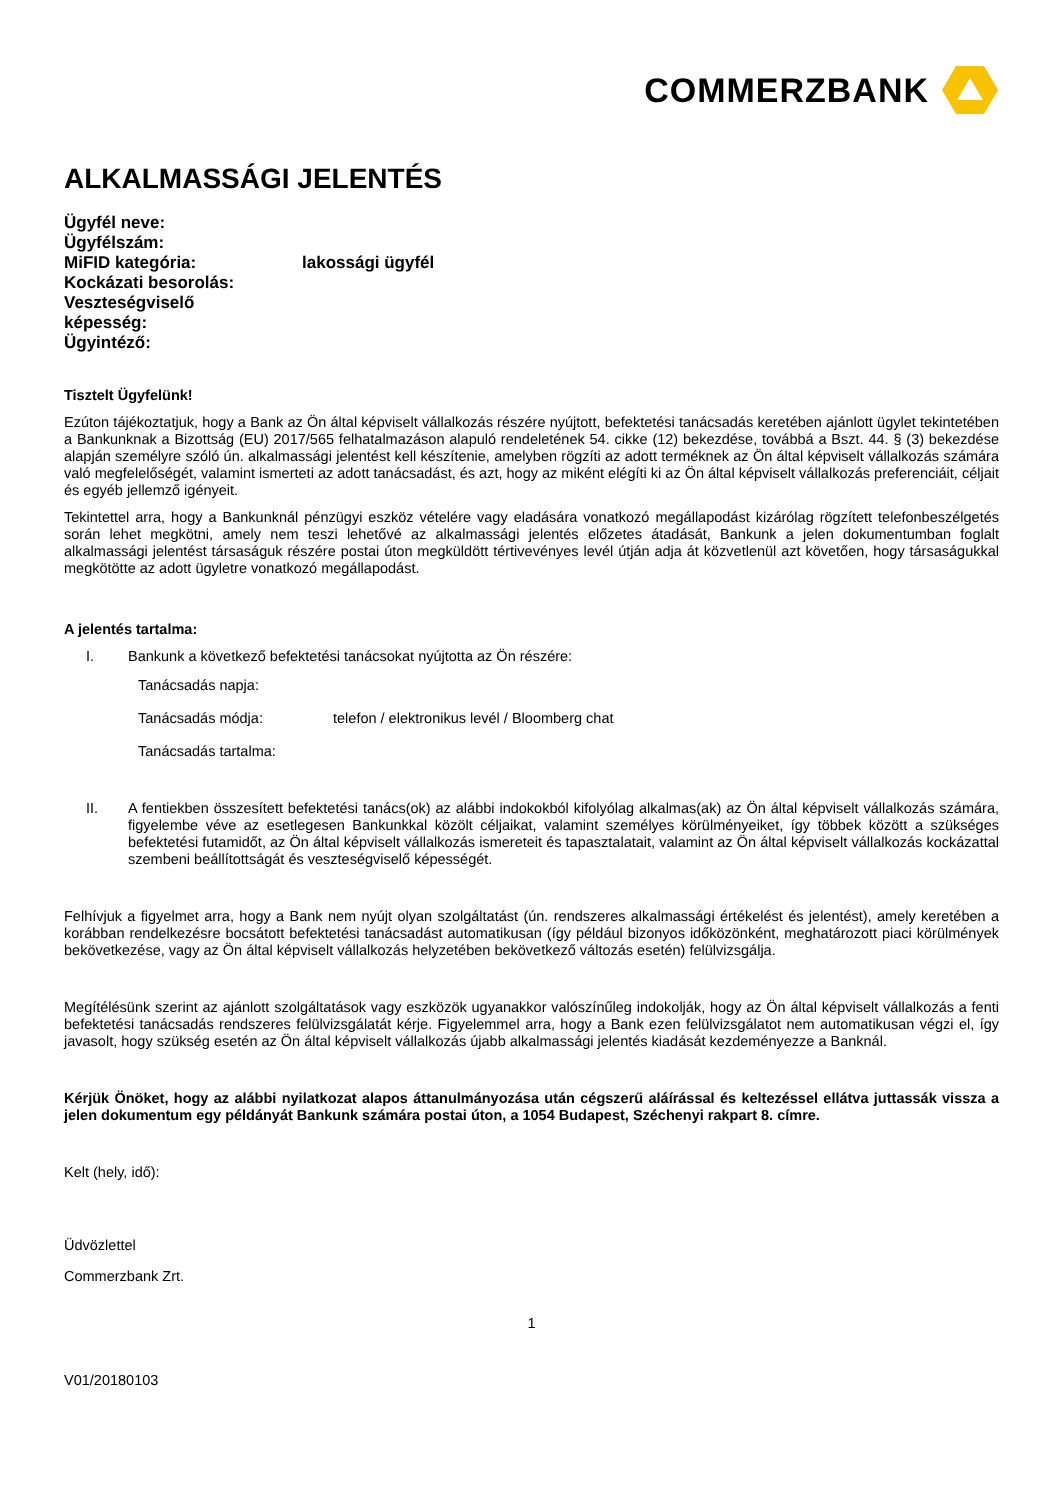COMMERZBANK
ALKALMASSÁGI JELENTÉS
Ügyfél neve:
Ügyfélszám:
MiFID kategória: lakossági ügyfél
Kockázati besorolás:
Veszteségviselő
képesség:
Ügyintéző:
Tisztelt Ügyfelünk!
Ezúton tájékoztatjuk, hogy a Bank az Ön által képviselt vállalkozás részére nyújtott, befektetési tanácsadás keretében ajánlott ügylet tekintetében a Bankunknak a Bizottság (EU) 2017/565 felhatalmazáson alapuló rendeletének 54. cikke (12) bekezdése, továbbá a Bszt. 44. § (3) bekezdése alapján személyre szóló ún. alkalmassági jelentést kell készítenie, amelyben rögzíti az adott terméknek az Ön által képviselt vállalkozás számára való megfelelőségét, valamint ismerteti az adott tanácsadást, és azt, hogy az miként elégíti ki az Ön által képviselt vállalkozás preferenciáit, céljait és egyéb jellemző igényeit.
Tekintettel arra, hogy a Bankunknál pénzügyi eszköz vételére vagy eladására vonatkozó megállapodást kizárólag rögzített telefonbeszélgetés során lehet megkötni, amely nem teszi lehetővé az alkalmassági jelentés előzetes átadását, Bankunk a jelen dokumentumban foglalt alkalmassági jelentést társaságuk részére postai úton megküldött tértivevényes levél útján adja át közvetlenül azt követően, hogy társaságukkal megkötötte az adott ügyletre vonatkozó megállapodást.
A jelentés tartalma:
I. Bankunk a következő befektetési tanácsokat nyújtotta az Ön részére:
Tanácsadás napja:
Tanácsadás módja: telefon / elektronikus levél / Bloomberg chat
Tanácsadás tartalma:
II. A fentiekben összesített befektetési tanács(ok) az alábbi indokokból kifolyólag alkalmas(ak) az Ön által képviselt vállalkozás számára, figyelembe véve az esetlegesen Bankunkkal közölt céljaikat, valamint személyes körülményeiket, így többek között a szükséges befektetési futamidőt, az Ön által képviselt vállalkozás ismereteit és tapasztalatait, valamint az Ön által képviselt vállalkozás kockázattal szembeni beállítottságát és veszteségviselő képességét.
Felhívjuk a figyelmet arra, hogy a Bank nem nyújt olyan szolgáltatást (ún. rendszeres alkalmassági értékelést és jelentést), amely keretében a korábban rendelkezésre bocsátott befektetési tanácsadást automatikusan (így például bizonyos időközönként, meghatározott piaci körülmények bekövetkezése, vagy az Ön által képviselt vállalkozás helyzetében bekövetkező változás esetén) felülvizsgálja.
Megítélésünk szerint az ajánlott szolgáltatások vagy eszközök ugyanakkor valószínűleg indokolják, hogy az Ön által képviselt vállalkozás a fenti befektetési tanácsadás rendszeres felülvizsgálatát kérje. Figyelemmel arra, hogy a Bank ezen felülvizsgálatot nem automatikusan végzi el, így javasolt, hogy szükség esetén az Ön által képviselt vállalkozás újabb alkalmassági jelentés kiadását kezdeményezze a Banknál.
Kérjük Önöket, hogy az alábbi nyilatkozat alapos áttanulmányozása után cégszerű aláírással és keltezéssel ellátva juttassák vissza a jelen dokumentum egy példányát Bankunk számára postai úton, a 1054 Budapest, Széchenyi rakpart 8. címre.
Kelt (hely, idő):
Üdvözlettel
Commerzbank Zrt.
1
V01/20180103